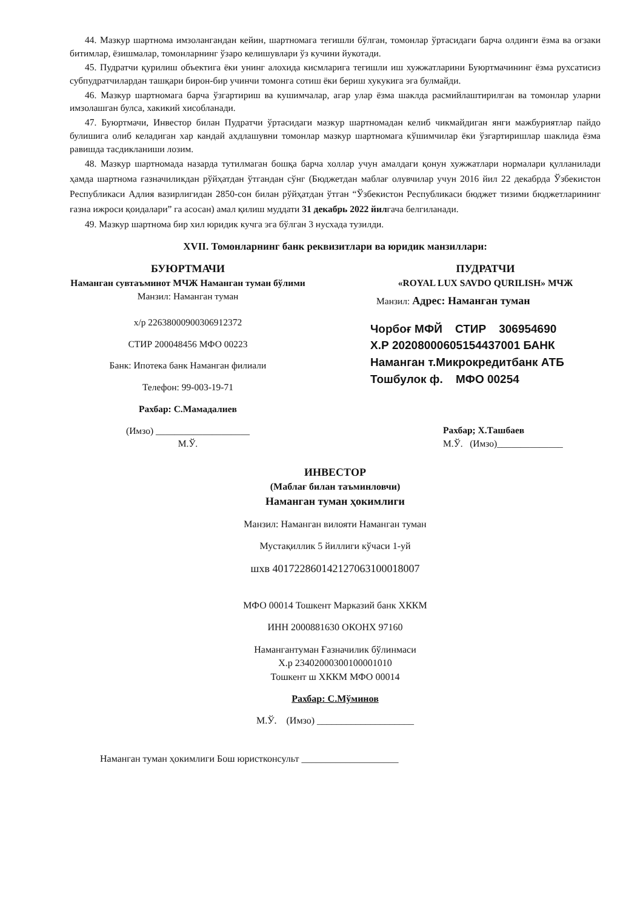44. Мазкур шартнома имзолангандан кейин, шартномага тегишли бўлган, томонлар ўртасидаги барча олдинги ёзма ва оғзаки битимлар, ёзишмалар, томонларнинг ўзаро келишувлари ўз кучини йукотади.
45. Пудратчи қурилиш объектига ёки унинг алохида кисмларига тегишли иш хужжатларини Буюртмачининг ёзма рухсатисиз субпудратчилардан ташқари бирон-бир учинчи томонга сотиш ёки бериш хукукига эга булмайди.
46. Мазкур шартномага барча ўзгартириш ва кушимчалар, агар улар ёзма шаклда расмийлаштирилган ва томонлар уларни имзолашган булса, хакикий хисобланади.
47. Буюртмачи, Инвестор билан Пудратчи ўртасидаги мазкур шартномадан келиб чикмайдиган янги мажбуриятлар пайдо булишига олиб келадиган хар кандай ахдлашувни томонлар мазкур шартномага кўшимчилар ёки ўзгартиришлар шаклида ёзма равишда тасдикланиши лозим.
48. Мазкур шартномада назарда тутилмаган бошқа барча холлар учун амалдаги қонун хужжатлари нормалари қулланилади ҳамда шартнома ғазначиликдан рўйҳатдан ўтгандан сўнг (Бюджетдан маблағ олувчилар учун 2016 йил 22 декабрда Ўзбекистон Республикаси Адлия вазирлигидан 2850-сон билан рўйҳатдан ўтган “Ўзбекистон Республикаси бюджет тизими бюджетларининг ғазна ижроси қоидалари” га асосан) амал қилиш муддати 31 декабрь 2022 йилгача белгиланади.
49. Мазкур шартнома бир хил юридик кучга эга бўлган 3 нусхада тузилди.
XVII. Томонларнинг банк реквизитлари ва юридик манзиллари:
БУЮРТМАЧИ
Наманган сувтаъминот МЧЖ Наманган туман бўлими
Манзил: Наманган туман
х/р 22638000900306912372
СТИР 200048456 МФО 00223
Банк: Ипотека банк Наманган филиали
Телефон: 99-003-19-71
Рахбар: С.Мамадалиев
(Имзо) ____________________
М.Ў.
ПУДРАТЧИ
«ROYAL LUX SAVDO QURILISH» МЧЖ
Манзил: Адрес: Наманган туман
Чорбоғ МФЙ СТИР 306954690
Х.Р 20208000605154437001 БАНК
Наманган т.Микрокредитбанк АТБ
Тошбулок ф. МФО 00254
Рахбар; Х.Ташбаев
М.Ў. (Имзо)______________
ИНВЕСТОР
(Маблағ билан таъминловчи)
Наманган туман ҳокимлиги
Манзил: Наманган вилояти Наманган туман
Мустақиллик 5 йиллиги кўчаси 1-уй
шхв 401722860142127063100018007
МФО 00014 Тошкент Марказий банк ХККМ
ИНН 2000881630 ОКОНХ 97160
Намангантуман Ғазначилик бўлинмаси
Х.р 23402000300100001010
Тошкент ш ХККМ МФО 00014
Рахбар: С.Мўминов
М.Ў. (Имзо) ____________________
Наманган туман ҳокимлиги Бош юристконсульт ____________________